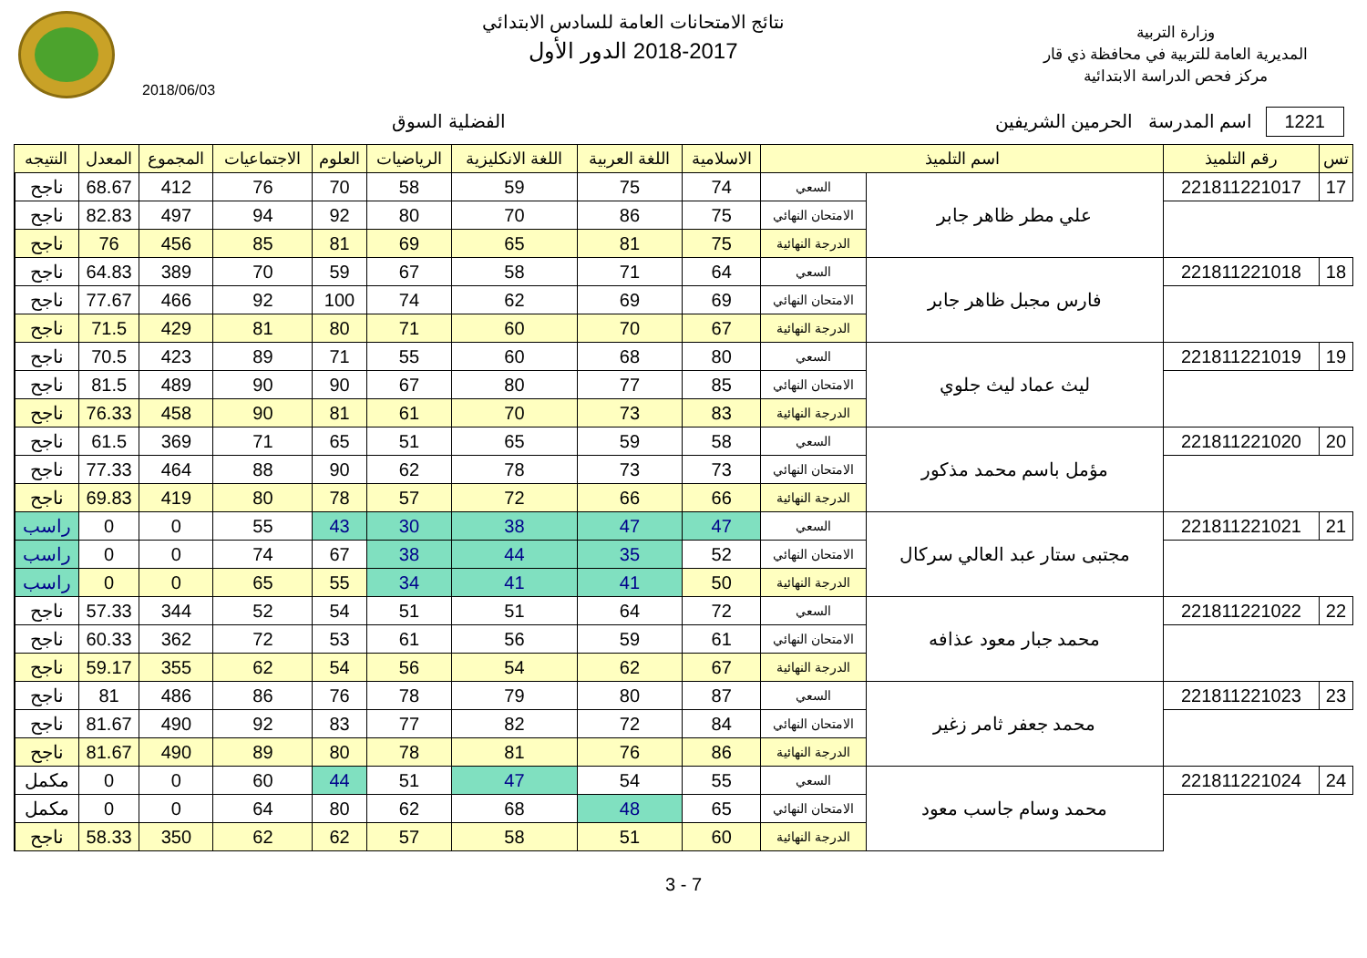وزارة التربية
المديرية العامة للتربية في محافظة ذي قار
مركز فحص الدراسة الابتدائية
نتائج الامتحانات العامة للسادس الابتدائي
2018-2017 الدور الأول
2018/06/03
1221 اسم المدرسة الحرمين الشريفين
الفضلية السوق
| تس | رقم التلميذ | اسم التلميذ | | الاسلامية | اللغة العربية | اللغة الانكليزية | الرياضيات | العلوم | الاجتماعيات | المجموع | المعدل | النتيجه | |
| --- | --- | --- | --- | --- | --- | --- | --- | --- | --- | --- | --- | --- | --- |
| 17 | 221811221017 | علي مطر ظاهر جابر | السعي | 74 | 75 | 59 | 58 | 70 | 76 | 412 | 68.67 | ناجح | |
| | | | الامتحان النهائي | 75 | 86 | 70 | 80 | 92 | 94 | 497 | 82.83 | ناجح | |
| | | | الدرجة النهائية | 75 | 81 | 65 | 69 | 81 | 85 | 456 | 76 | ناجح | |
| 18 | 221811221018 | فارس مجبل ظاهر جابر | السعي | 64 | 71 | 58 | 67 | 59 | 70 | 389 | 64.83 | ناجح | |
| | | | الامتحان النهائي | 69 | 69 | 62 | 74 | 100 | 92 | 466 | 77.67 | ناجح | |
| | | | الدرجة النهائية | 67 | 70 | 60 | 71 | 80 | 81 | 429 | 71.5 | ناجح | |
| 19 | 221811221019 | ليث عماد ليث جلوي | السعي | 80 | 68 | 60 | 55 | 71 | 89 | 423 | 70.5 | ناجح | |
| | | | الامتحان النهائي | 85 | 77 | 80 | 67 | 90 | 90 | 489 | 81.5 | ناجح | |
| | | | الدرجة النهائية | 83 | 73 | 70 | 61 | 81 | 90 | 458 | 76.33 | ناجح | |
| 20 | 221811221020 | مؤمل باسم محمد مذكور | السعي | 58 | 59 | 65 | 51 | 65 | 71 | 369 | 61.5 | ناجح | |
| | | | الامتحان النهائي | 73 | 73 | 78 | 62 | 90 | 88 | 464 | 77.33 | ناجح | |
| | | | الدرجة النهائية | 66 | 66 | 72 | 57 | 78 | 80 | 419 | 69.83 | ناجح | |
| 21 | 221811221021 | مجتبى ستار عبد العالي سركال | السعي | 47 | 47 | 38 | 30 | 43 | 55 | 0 | 0 | راسب | |
| | | | الامتحان النهائي | 52 | 35 | 44 | 38 | 67 | 74 | 0 | 0 | راسب | |
| | | | الدرجة النهائية | 50 | 41 | 41 | 34 | 55 | 65 | 0 | 0 | راسب | |
| 22 | 221811221022 | محمد جبار معود عذافه | السعي | 72 | 64 | 51 | 51 | 54 | 52 | 344 | 57.33 | ناجح | |
| | | | الامتحان النهائي | 61 | 59 | 56 | 61 | 53 | 72 | 362 | 60.33 | ناجح | |
| | | | الدرجة النهائية | 67 | 62 | 54 | 56 | 54 | 62 | 355 | 59.17 | ناجح | |
| 23 | 221811221023 | محمد جعفر ثامر زغير | السعي | 87 | 80 | 79 | 78 | 76 | 86 | 486 | 81 | ناجح | |
| | | | الامتحان النهائي | 84 | 72 | 82 | 77 | 83 | 92 | 490 | 81.67 | ناجح | |
| | | | الدرجة النهائية | 86 | 76 | 81 | 78 | 80 | 89 | 490 | 81.67 | ناجح | |
| 24 | 221811221024 | محمد وسام جاسب معود | السعي | 55 | 54 | 47 | 51 | 44 | 60 | 0 | 0 | مكمل | |
| | | | الامتحان النهائي | 65 | 48 | 68 | 62 | 80 | 64 | 0 | 0 | مكمل | |
| | | | الدرجة النهائية | 60 | 51 | 58 | 57 | 62 | 62 | 350 | 58.33 | ناجح | |
3 - 7